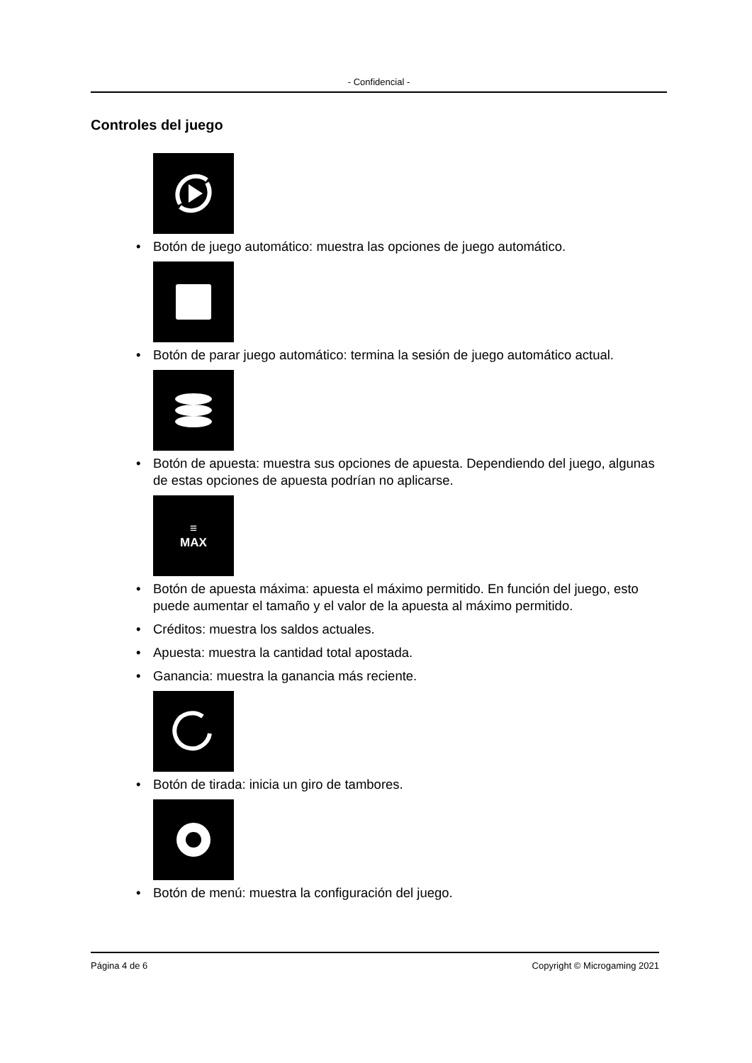- Confidencial -
Controles del juego
• Botón de juego automático: muestra las opciones de juego automático.
• Botón de parar juego automático: termina la sesión de juego automático actual.
• Botón de apuesta: muestra sus opciones de apuesta. Dependiendo del juego, algunas de estas opciones de apuesta podrían no aplicarse.
≡
MAX
• Botón de apuesta máxima: apuesta el máximo permitido. En función del juego, esto puede aumentar el tamaño y el valor de la apuesta al máximo permitido.
• Créditos: muestra los saldos actuales.
• Apuesta: muestra la cantidad total apostada.
• Ganancia: muestra la ganancia más reciente.
• Botón de tirada: inicia un giro de tambores.
• Botón de menú: muestra la configuración del juego.
Página 4 de 6 Copyright © Microgaming 2021